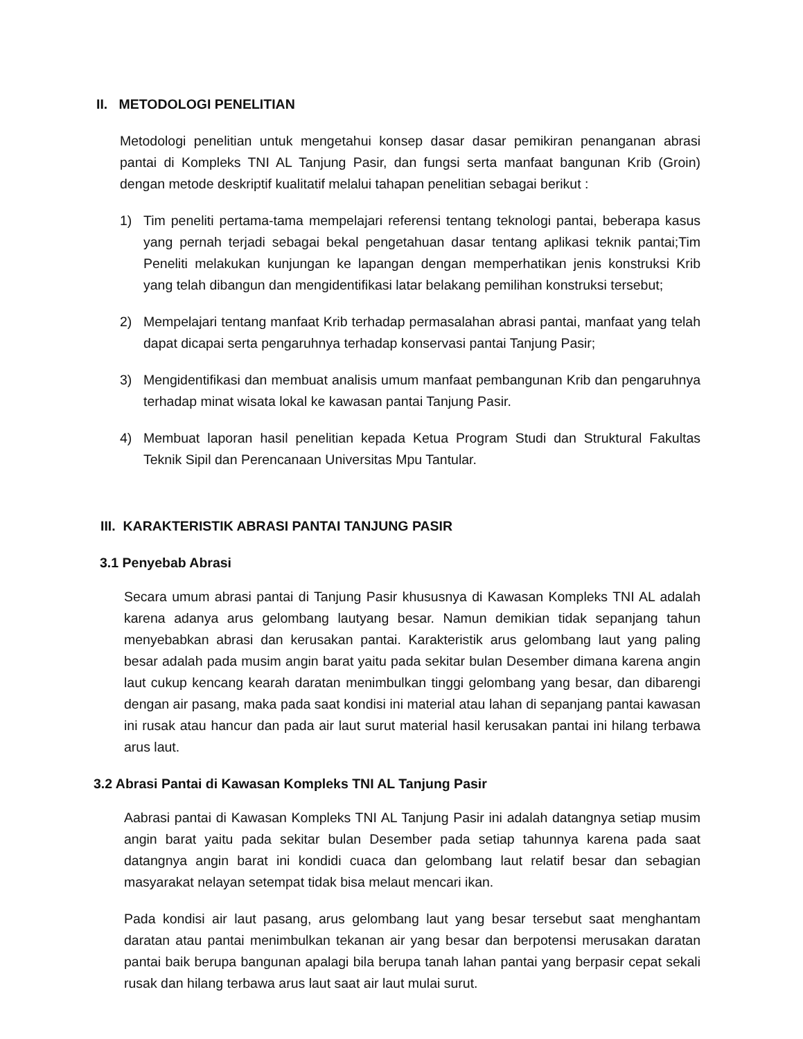II. METODOLOGI PENELITIAN
Metodologi penelitian untuk mengetahui konsep dasar dasar pemikiran penanganan abrasi pantai di Kompleks TNI AL Tanjung Pasir, dan fungsi serta manfaat bangunan Krib (Groin) dengan metode deskriptif kualitatif melalui tahapan penelitian sebagai berikut :
1) Tim peneliti pertama-tama mempelajari referensi tentang teknologi pantai, beberapa kasus yang pernah terjadi sebagai bekal pengetahuan dasar tentang aplikasi teknik pantai;Tim Peneliti melakukan kunjungan ke lapangan dengan memperhatikan jenis konstruksi Krib yang telah dibangun dan mengidentifikasi latar belakang pemilihan konstruksi tersebut;
2) Mempelajari tentang manfaat Krib terhadap permasalahan abrasi pantai, manfaat yang telah dapat dicapai serta pengaruhnya terhadap konservasi pantai Tanjung Pasir;
3) Mengidentifikasi dan membuat analisis umum manfaat pembangunan Krib dan pengaruhnya terhadap minat wisata lokal ke kawasan pantai Tanjung Pasir.
4) Membuat laporan hasil penelitian kepada Ketua Program Studi dan Struktural Fakultas Teknik Sipil dan Perencanaan Universitas Mpu Tantular.
III. KARAKTERISTIK ABRASI PANTAI TANJUNG PASIR
3.1 Penyebab Abrasi
Secara umum abrasi pantai di Tanjung Pasir khususnya di Kawasan Kompleks TNI AL adalah karena adanya arus gelombang lautyang besar. Namun demikian tidak sepanjang tahun menyebabkan abrasi dan kerusakan pantai. Karakteristik arus gelombang laut yang paling besar adalah pada musim angin barat yaitu pada sekitar bulan Desember dimana karena angin laut cukup kencang kearah daratan menimbulkan tinggi gelombang yang besar, dan dibarengi dengan air pasang, maka pada saat kondisi ini material atau lahan di sepanjang pantai kawasan ini rusak atau hancur dan pada air laut surut material hasil kerusakan pantai ini hilang terbawa arus laut.
3.2 Abrasi Pantai di Kawasan Kompleks TNI AL Tanjung Pasir
Aabrasi pantai di Kawasan Kompleks TNI AL Tanjung Pasir ini adalah datangnya setiap musim angin barat yaitu pada sekitar bulan Desember pada setiap tahunnya karena pada saat datangnya angin barat ini kondidi cuaca dan gelombang laut relatif besar dan sebagian masyarakat nelayan setempat tidak bisa melaut mencari ikan.
Pada kondisi air laut pasang, arus gelombang laut yang besar tersebut saat menghantam daratan atau pantai menimbulkan tekanan air yang besar dan berpotensi merusakan daratan pantai baik berupa bangunan apalagi bila berupa tanah lahan pantai yang berpasir cepat sekali rusak dan hilang terbawa arus laut saat air laut mulai surut.